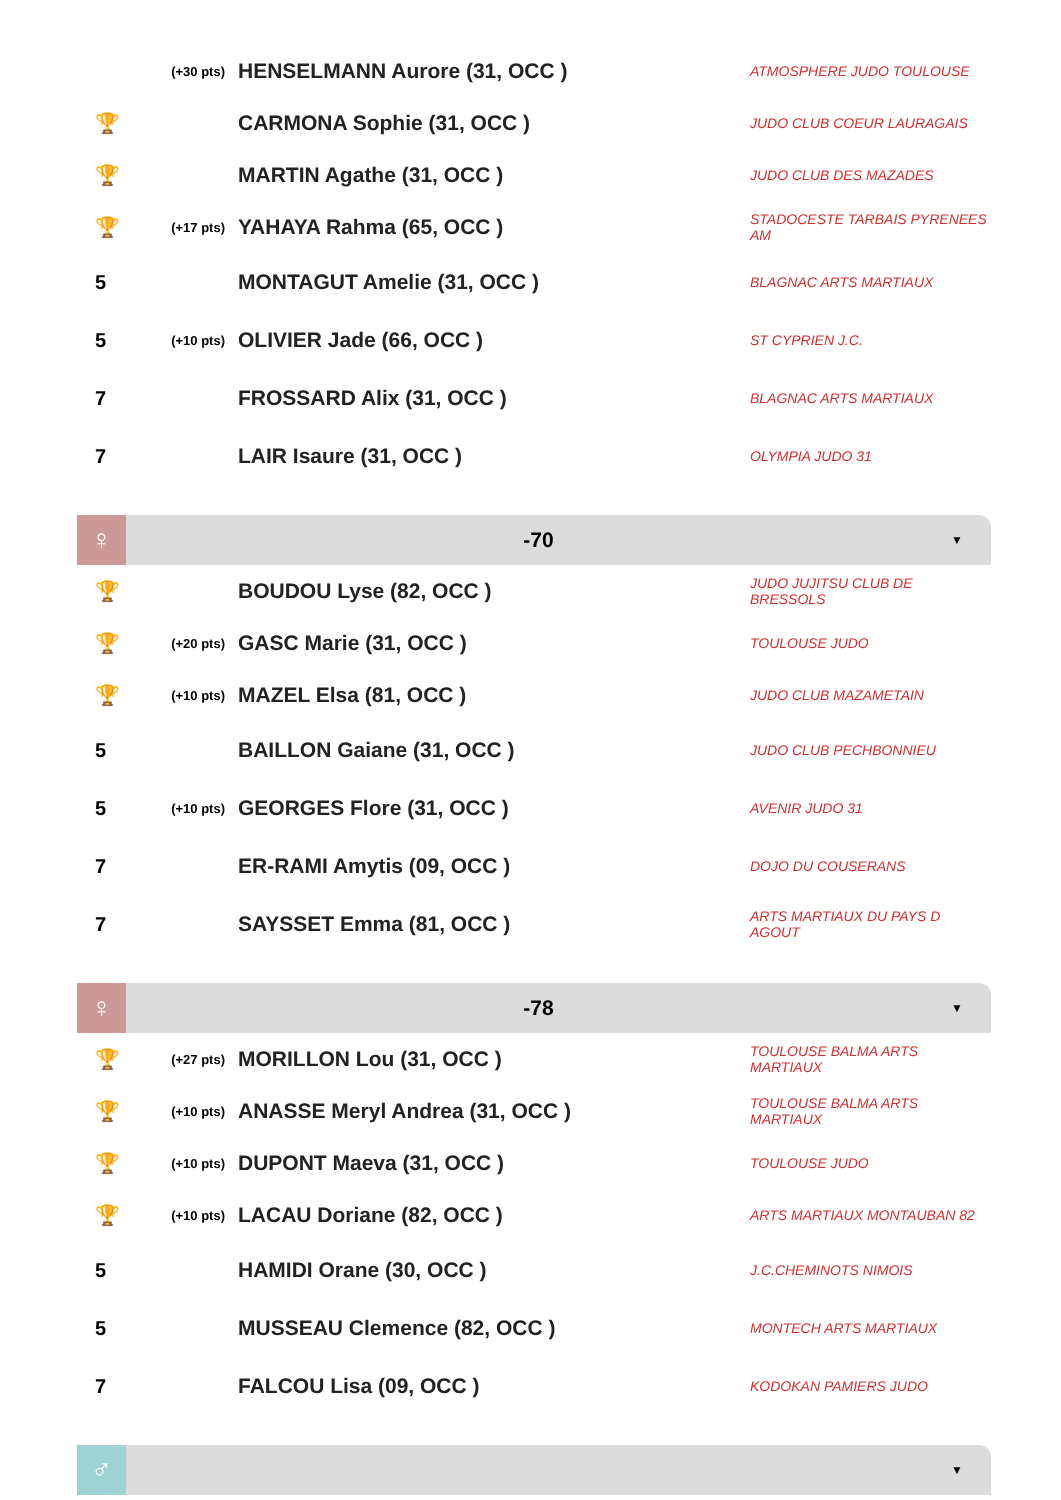| | (+30 pts) | HENSELMANN Aurore (31, OCC ) | ATMOSPHERE JUDO TOULOUSE |
| 🏆 | | CARMONA Sophie (31, OCC ) | JUDO CLUB COEUR LAURAGAIS |
| 🏆 | | MARTIN Agathe (31, OCC ) | JUDO CLUB DES MAZADES |
| 🏆 | (+17 pts) | YAHAYA Rahma (65, OCC ) | STADOCESTE TARBAIS PYRENEES AM |
| 5 | | MONTAGUT Amelie (31, OCC ) | BLAGNAC ARTS MARTIAUX |
| 5 | (+10 pts) | OLIVIER Jade (66, OCC ) | ST CYPRIEN J.C. |
| 7 | | FROSSARD Alix (31, OCC ) | BLAGNAC ARTS MARTIAUX |
| 7 | | LAIR Isaure (31, OCC ) | OLYMPIA JUDO 31 |
♀
-70
▼
| 🏆 | | BOUDOU Lyse (82, OCC ) | JUDO JUJITSU CLUB DE BRESSOLS |
| 🏆 | (+20 pts) | GASC Marie (31, OCC ) | TOULOUSE JUDO |
| 🏆 | (+10 pts) | MAZEL Elsa (81, OCC ) | JUDO CLUB MAZAMETAIN |
| 5 | | BAILLON Gaiane (31, OCC ) | JUDO CLUB PECHBONNIEU |
| 5 | (+10 pts) | GEORGES Flore (31, OCC ) | AVENIR JUDO 31 |
| 7 | | ER-RAMI Amytis (09, OCC ) | DOJO DU COUSERANS |
| 7 | | SAYSSET Emma (81, OCC ) | ARTS MARTIAUX DU PAYS D AGOUT |
♀
-78
▼
| 🏆 | (+27 pts) | MORILLON Lou (31, OCC ) | TOULOUSE BALMA ARTS MARTIAUX |
| 🏆 | (+10 pts) | ANASSE Meryl Andrea (31, OCC ) | TOULOUSE BALMA ARTS MARTIAUX |
| 🏆 | (+10 pts) | DUPONT Maeva (31, OCC ) | TOULOUSE JUDO |
| 🏆 | (+10 pts) | LACAU Doriane (82, OCC ) | ARTS MARTIAUX MONTAUBAN 82 |
| 5 | | HAMIDI Orane (30, OCC ) | J.C.CHEMINOTS NIMOIS |
| 5 | | MUSSEAU Clemence (82, OCC ) | MONTECH ARTS MARTIAUX |
| 7 | | FALCOU Lisa (09, OCC ) | KODOKAN PAMIERS JUDO |
♂
▼